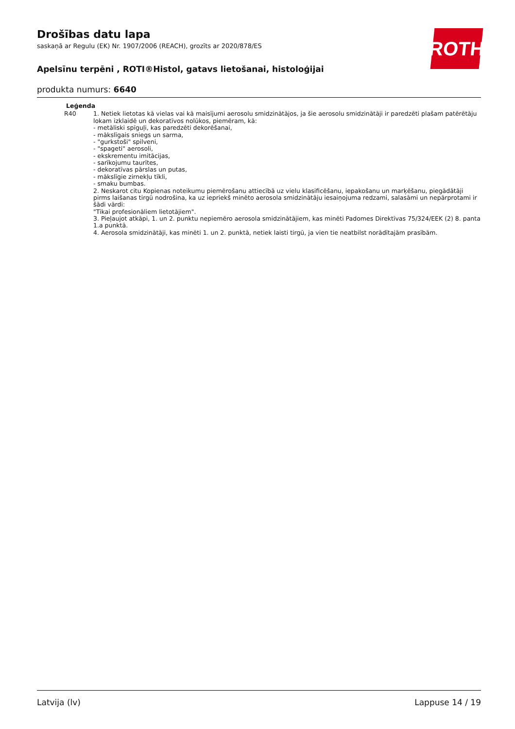ROTH
Drošības datu lapa
saskaņā ar Regulu (EK) Nr. 1907/2006 (REACH), grozīts ar 2020/878/ES
Apelsīnu terpēni , ROTI®Histol, gatavs lietošanai, histoloģijai
produkta numurs: 6640
| Leģenda | |
| --- | --- |
| R40 | 1. Netiek lietotas kā vielas vai kā maisījumi aerosolu smidzinātājos, ja šie aerosolu smidzinātāji ir paredzēti plašam patērētāju lokam izklaidē un dekoratīvos nolūkos, piemēram, kā: - metāliski spīguļi, kas paredzēti dekorēšanai, - mākslīgais sniegs un sarma, - "gurkstoši" spilveni, - "spageti" aerosoli, - ekskrementu imitācijas, - sarīkojumu taurītes, - dekoratīvas pārslas un putas, - mākslīgie zirnekļu tīkli, - smaku bumbas. 2. Neskarot citu Kopienas noteikumu piemērošanu attiecībā uz vielu klasificēšanu, iepakošanu un marķēšanu, piegādātāji pirms laišanas tirgū nodrošina, ka uz iepriekš minēto aerosola smidzinātāju iesaiņojuma redzami, salasāmi un nepārprotami ir šādi vārdi: "Tikai profesionāliem lietotājiem". 3. Pieļaujot atkāpi, 1. un 2. punktu nepiemēro aerosola smidzinātājiem, kas minēti Padomes Direktīvas 75/324/EEK (2) 8. panta 1.a punktā. 4. Aerosola smidzinātāji, kas minēti 1. un 2. punktā, netiek laisti tirgū, ja vien tie neatbilst norādītajām prasībām. |
Latvija (lv) Lappuse 14 / 19